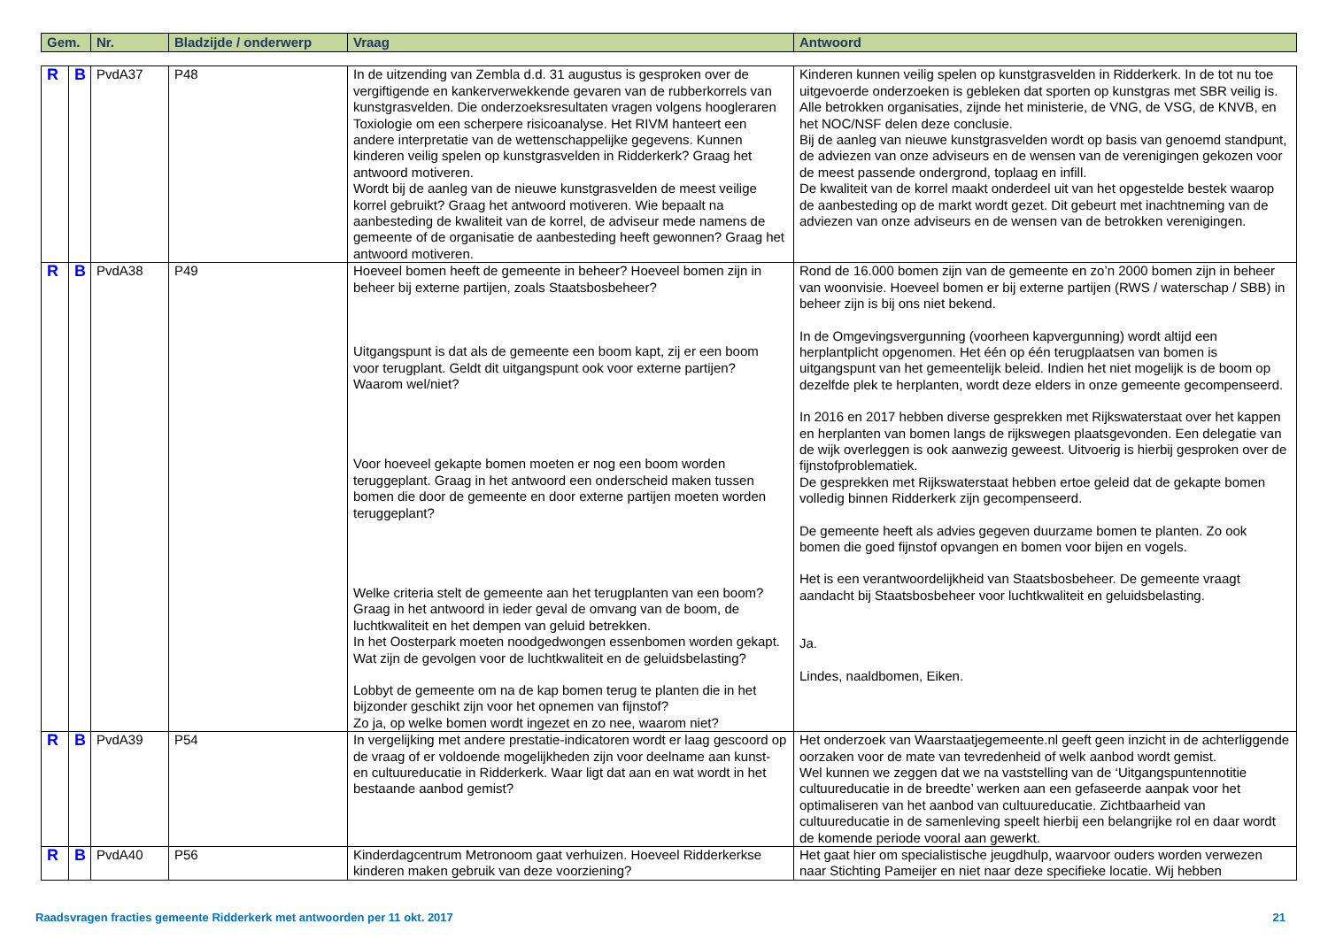| Gem. | Nr. | Bladzijde / onderwerp | Vraag | Antwoord |
| --- | --- | --- | --- | --- |
| R | B | PvdA37 | P48 | In de uitzending van Zembla d.d. 31 augustus is gesproken over de vergiftigende en kankerverwekkende gevaren van de rubberkorrels van kunstgrasvelden. Die onderzoeksresultaten vragen volgens hoogleraren Toxiologie om een scherpere risicoanalyse. Het RIVM hanteert een andere interpretatie van de wettenschappelijke gegevens. Kunnen kinderen veilig spelen op kunstgrasvelden in Ridderkerk? Graag het antwoord motiveren. Wordt bij de aanleg van de nieuwe kunstgrasvelden de meest veilige korrel gebruikt? Graag het antwoord motiveren. Wie bepaalt na aanbesteding de kwaliteit van de korrel, de adviseur mede namens de gemeente of de organisatie de aanbesteding heeft gewonnen? Graag het antwoord motiveren. | Kinderen kunnen veilig spelen op kunstgrasvelden in Ridderkerk. In de tot nu toe uitgevoerde onderzoeken is gebleken dat sporten op kunstgras met SBR veilig is. Alle betrokken organisaties, zijnde het ministerie, de VNG, de VSG, de KNVB, en het NOC/NSF delen deze conclusie. Bij de aanleg van nieuwe kunstgrasvelden wordt op basis van genoemd standpunt, de adviezen van onze adviseurs en de wensen van de verenigingen gekozen voor de meest passende ondergrond, toplaag en infill. De kwaliteit van de korrel maakt onderdeel uit van het opgestelde bestek waarop de aanbesteding op de markt wordt gezet. Dit gebeurt met inachtneming van de adviezen van onze adviseurs en de wensen van de betrokken verenigingen. |
| R | B | PvdA38 | P49 | Hoeveel bomen heeft de gemeente in beheer? Hoeveel bomen zijn in beheer bij externe partijen, zoals Staatsbosbeheer? Uitgangspunt is dat als de gemeente een boom kapt, zij er een boom voor terugplant. Geldt dit uitgangspunt ook voor externe partijen? Waarom wel/niet? Voor hoeveel gekapte bomen moeten er nog een boom worden teruggeplant. Graag in het antwoord een onderscheid maken tussen bomen die door de gemeente en door externe partijen moeten worden teruggeplant? Welke criteria stelt de gemeente aan het terugplanten van een boom? Graag in het antwoord in ieder geval de omvang van de boom, de luchtkwaliteit en het dempen van geluid betrekken. In het Oosterpark moeten noodgedwongen essenbomen worden gekapt. Wat zijn de gevolgen voor de luchtkwaliteit en de geluidsbelasting? Lobbyt de gemeente om na de kap bomen terug te planten die in het bijzonder geschikt zijn voor het opnemen van fijnstof? Zo ja, op welke bomen wordt ingezet en zo nee, waarom niet? | Rond de 16.000 bomen zijn van de gemeente en zo’n 2000 bomen zijn in beheer van woonvisie. Hoeveel bomen er bij externe partijen (RWS / waterschap / SBB) in beheer zijn is bij ons niet bekend. In de Omgevingsvergunning (voorheen kapvergunning) wordt altijd een herplantplicht opgenomen. Het één op één terugplaatsen van bomen is uitgangspunt van het gemeentelijk beleid. Indien het niet mogelijk is de boom op dezelfde plek te herplanten, wordt deze elders in onze gemeente gecompenseerd. In 2016 en 2017 hebben diverse gesprekken met Rijkswaterstaat over het kappen en herplanten van bomen langs de rijkswegen plaatsgevonden. Een delegatie van de wijk overleggen is ook aanwezig geweest. Uitvoerig is hierbij gesproken over de fijnstofproblematiek. De gesprekken met Rijkswaterstaat hebben ertoe geleid dat de gekapte bomen volledig binnen Ridderkerk zijn gecompenseerd. De gemeente heeft als advies gegeven duurzame bomen te planten. Zo ook bomen die goed fijnstof opvangen en bomen voor bijen en vogels. Het is een verantwoordelijkheid van Staatsbosbeheer. De gemeente vraagt aandacht bij Staatsbosbeheer voor luchtkwaliteit en geluidsbelasting. Ja. Lindes, naaldbomen, Eiken. |
| R | B | PvdA39 | P54 | In vergelijking met andere prestatie-indicatoren wordt er laag gescoord op de vraag of er voldoende mogelijkheden zijn voor deelname aan kunst- en cultuureducatie in Ridderkerk. Waar ligt dat aan en wat wordt in het bestaande aanbod gemist? | Het onderzoek van Waarstaatjegemeente.nl geeft geen inzicht in de achterliggende oorzaken voor de mate van tevredenheid of welk aanbod wordt gemist. Wel kunnen we zeggen dat we na vaststelling van de ‘Uitgangspuntennotitie cultuureducatie in de breedte’ werken aan een gefaseerde aanpak voor het optimaliseren van het aanbod van cultuureducatie. Zichtbaarheid van cultuureducatie in de samenleving speelt hierbij een belangrijke rol en daar wordt de komende periode vooral aan gewerkt. |
| R | B | PvdA40 | P56 | Kinderdagcentrum Metronoom gaat verhuizen. Hoeveel Ridderkerkse kinderen maken gebruik van deze voorziening? | Het gaat hier om specialistische jeugdhulp, waarvoor ouders worden verwezen naar Stichting Pameijer en niet naar deze specifieke locatie. Wij hebben |
Raadsvragen fracties gemeente Ridderkerk met antwoorden per 11 okt. 2017 21